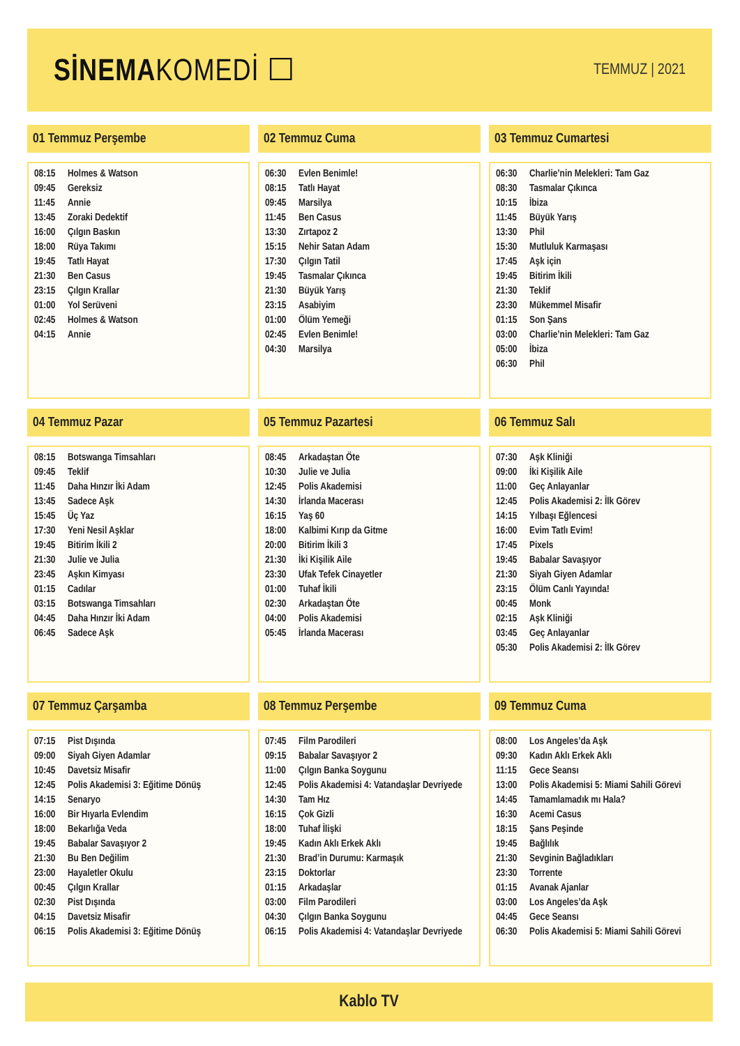SİNEMAKOMEDİ ☐
TEMMUZ | 2021
01 Temmuz Perşembe
| 08:15 | Holmes & Watson |
| 09:45 | Gereksiz |
| 11:45 | Annie |
| 13:45 | Zoraki Dedektif |
| 16:00 | Çılgın Baskın |
| 18:00 | Rüya Takımı |
| 19:45 | Tatlı Hayat |
| 21:30 | Ben Casus |
| 23:15 | Çılgın Krallar |
| 01:00 | Yol Serüveni |
| 02:45 | Holmes & Watson |
| 04:15 | Annie |
02 Temmuz Cuma
| 06:30 | Evlen Benimle! |
| 08:15 | Tatlı Hayat |
| 09:45 | Marsilya |
| 11:45 | Ben Casus |
| 13:30 | Zırtapoz 2 |
| 15:15 | Nehir Satan Adam |
| 17:30 | Çılgın Tatil |
| 19:45 | Tasmalar Çıkınca |
| 21:30 | Büyük Yarış |
| 23:15 | Asabiyim |
| 01:00 | Ölüm Yemeği |
| 02:45 | Evlen Benimle! |
| 04:30 | Marsilya |
03 Temmuz Cumartesi
| 06:30 | Charlie’nin Melekleri: Tam Gaz |
| 08:30 | Tasmalar Çıkınca |
| 10:15 | İbiza |
| 11:45 | Büyük Yarış |
| 13:30 | Phil |
| 15:30 | Mutluluk Karmaşası |
| 17:45 | Aşk için |
| 19:45 | Bitirim İkili |
| 21:30 | Teklif |
| 23:30 | Mükemmel Misafir |
| 01:15 | Son Şans |
| 03:00 | Charlie’nin Melekleri: Tam Gaz |
| 05:00 | İbiza |
| 06:30 | Phil |
04 Temmuz Pazar
| 08:15 | Botswanga Timsahları |
| 09:45 | Teklif |
| 11:45 | Daha Hınzır İki Adam |
| 13:45 | Sadece Aşk |
| 15:45 | Üç Yaz |
| 17:30 | Yeni Nesil Aşklar |
| 19:45 | Bitirim İkili 2 |
| 21:30 | Julie ve Julia |
| 23:45 | Aşkın Kimyası |
| 01:15 | Cadılar |
| 03:15 | Botswanga Timsahları |
| 04:45 | Daha Hınzır İki Adam |
| 06:45 | Sadece Aşk |
05 Temmuz Pazartesi
| 08:45 | Arkadaştan Öte |
| 10:30 | Julie ve Julia |
| 12:45 | Polis Akademisi |
| 14:30 | İrlanda Macerası |
| 16:15 | Yaş 60 |
| 18:00 | Kalbimi Kırıp da Gitme |
| 20:00 | Bitirim İkili 3 |
| 21:30 | İki Kişilik Aile |
| 23:30 | Ufak Tefek Cinayetler |
| 01:00 | Tuhaf İkili |
| 02:30 | Arkadaştan Öte |
| 04:00 | Polis Akademisi |
| 05:45 | İrlanda Macerası |
06 Temmuz Salı
| 07:30 | Aşk Kliniği |
| 09:00 | İki Kişilik Aile |
| 11:00 | Geç Anlayanlar |
| 12:45 | Polis Akademisi 2: İlk Görev |
| 14:15 | Yılbaşı Eğlencesi |
| 16:00 | Evim Tatlı Evim! |
| 17:45 | Pixels |
| 19:45 | Babalar Savaşıyor |
| 21:30 | Siyah Giyen Adamlar |
| 23:15 | Ölüm Canlı Yayında! |
| 00:45 | Monk |
| 02:15 | Aşk Kliniği |
| 03:45 | Geç Anlayanlar |
| 05:30 | Polis Akademisi 2: İlk Görev |
07 Temmuz Çarşamba
| 07:15 | Pist Dışında |
| 09:00 | Siyah Giyen Adamlar |
| 10:45 | Davetsiz Misafir |
| 12:45 | Polis Akademisi 3: Eğitime Dönüş |
| 14:15 | Senaryo |
| 16:00 | Bir Hıyarla Evlendim |
| 18:00 | Bekarlığa Veda |
| 19:45 | Babalar Savaşıyor 2 |
| 21:30 | Bu Ben Değilim |
| 23:00 | Hayaletler Okulu |
| 00:45 | Çılgın Krallar |
| 02:30 | Pist Dışında |
| 04:15 | Davetsiz Misafir |
| 06:15 | Polis Akademisi 3: Eğitime Dönüş |
08 Temmuz Perşembe
| 07:45 | Film Parodileri |
| 09:15 | Babalar Savaşıyor 2 |
| 11:00 | Çılgın Banka Soygunu |
| 12:45 | Polis Akademisi 4: Vatandaşlar Devriyede |
| 14:30 | Tam Hız |
| 16:15 | Çok Gizli |
| 18:00 | Tuhaf İlişki |
| 19:45 | Kadın Aklı Erkek Aklı |
| 21:30 | Brad’in Durumu: Karmaşık |
| 23:15 | Doktorlar |
| 01:15 | Arkadaşlar |
| 03:00 | Film Parodileri |
| 04:30 | Çılgın Banka Soygunu |
| 06:15 | Polis Akademisi 4: Vatandaşlar Devriyede |
09 Temmuz Cuma
| 08:00 | Los Angeles’da Aşk |
| 09:30 | Kadın Aklı Erkek Aklı |
| 11:15 | Gece Seansı |
| 13:00 | Polis Akademisi 5: Miami Sahili Görevi |
| 14:45 | Tamamlamadık mı Hala? |
| 16:30 | Acemi Casus |
| 18:15 | Şans Peşinde |
| 19:45 | Bağlılık |
| 21:30 | Sevginin Bağladıkları |
| 23:30 | Torrente |
| 01:15 | Avanak Ajanlar |
| 03:00 | Los Angeles’da Aşk |
| 04:45 | Gece Seansı |
| 06:30 | Polis Akademisi 5: Miami Sahili Görevi |
Kablo TV